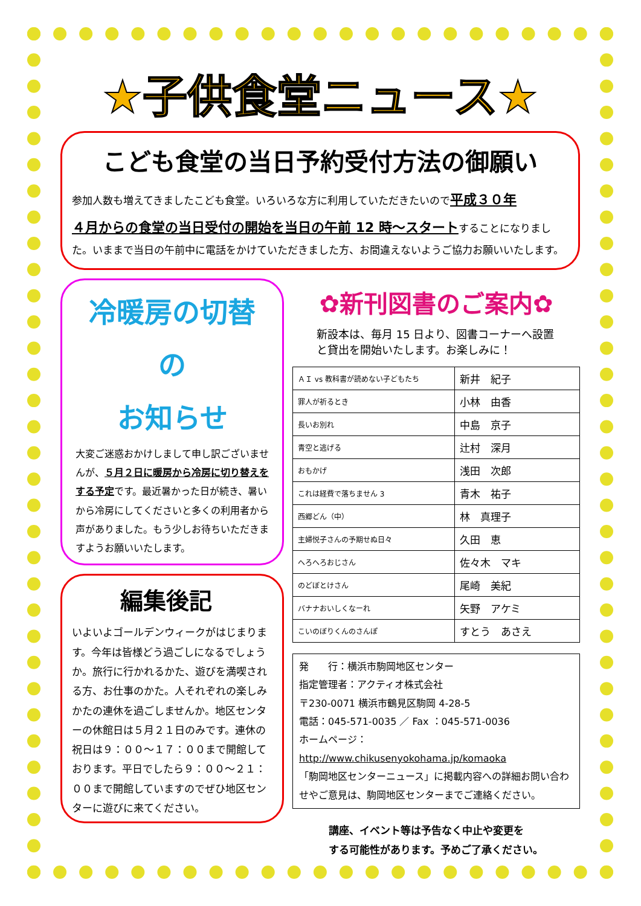★子供食堂ニュース★
こども食堂の当日予約受付方法の御願い
参加人数も増えてきましたこども食堂。いろいろな方に利用していただきたいので平成３０年
４月からの食堂の当日受付の開始を当日の午前 12 時～スタートすることになりました。いままで当日の午前中に電話をかけていただきました方、お間違えないようご協力お願いいたします。
冷暖房の切替の
お知らせ
大変ご迷惑おかけしまして申し訳ございませんが、５月２日に暖房から冷房に切り替えをする予定です。最近暑かった日が続き、暑いから冷房にしてくださいと多くの利用者から声がありました。もう少しお待ちいただきますようお願いいたします。
編集後記
いよいよゴールデンウィークがはじまります。今年は皆様どう過ごしになるでしょうか。旅行に行かれるかた、遊びを満喫される方、お仕事のかた。人それぞれの楽しみかたの連休を過ごしませんか。地区センターの休館日は５月２１日のみです。連休の祝日は９：００～１７：００まで開館しております。平日でしたら９：００～２１：００まで開館していますのでぜひ地区センターに遊びに来てください。
✿新刊図書のご案内✿
新設本は、毎月 15 日より、図書コーナーへ設置と貸出を開始いたします。お楽しみに！
| ＡＩ vs 教科書が読めない子どもたち | 新井 紀子 |
| 罪人が祈るとき | 小林 由香 |
| 長いお別れ | 中島 京子 |
| 青空と逃げる | 辻村 深月 |
| おもかげ | 浅田 次郎 |
| これは経費で落ちません 3 | 青木 祐子 |
| 西郷どん（中） | 林 真理子 |
| 主婦悦子さんの予期せぬ日々 | 久田 恵 |
| へろへろおじさん | 佐々木 マキ |
| のどぼとけさん | 尾崎 美紀 |
| バナナおいしくなーれ | 矢野 アケミ |
| こいのぼりくんのさんぽ | すとう あさえ |
発　　行：横浜市駒岡地区センター
指定管理者：アクティオ株式会社
〒230-0071 横浜市鶴見区駒岡 4-28-5
電話：045-571-0035 ／ Fax ：045-571-0036
ホームページ：http://www.chikusenyokohama.jp/komaoka
「駒岡地区センターニュース」に掲載内容への詳細お問い合わせやご意見は、駒岡地区センターまでご連絡ください。
講座、イベント等は予告なく中止や変更を
する可能性があります。予めご了承ください。